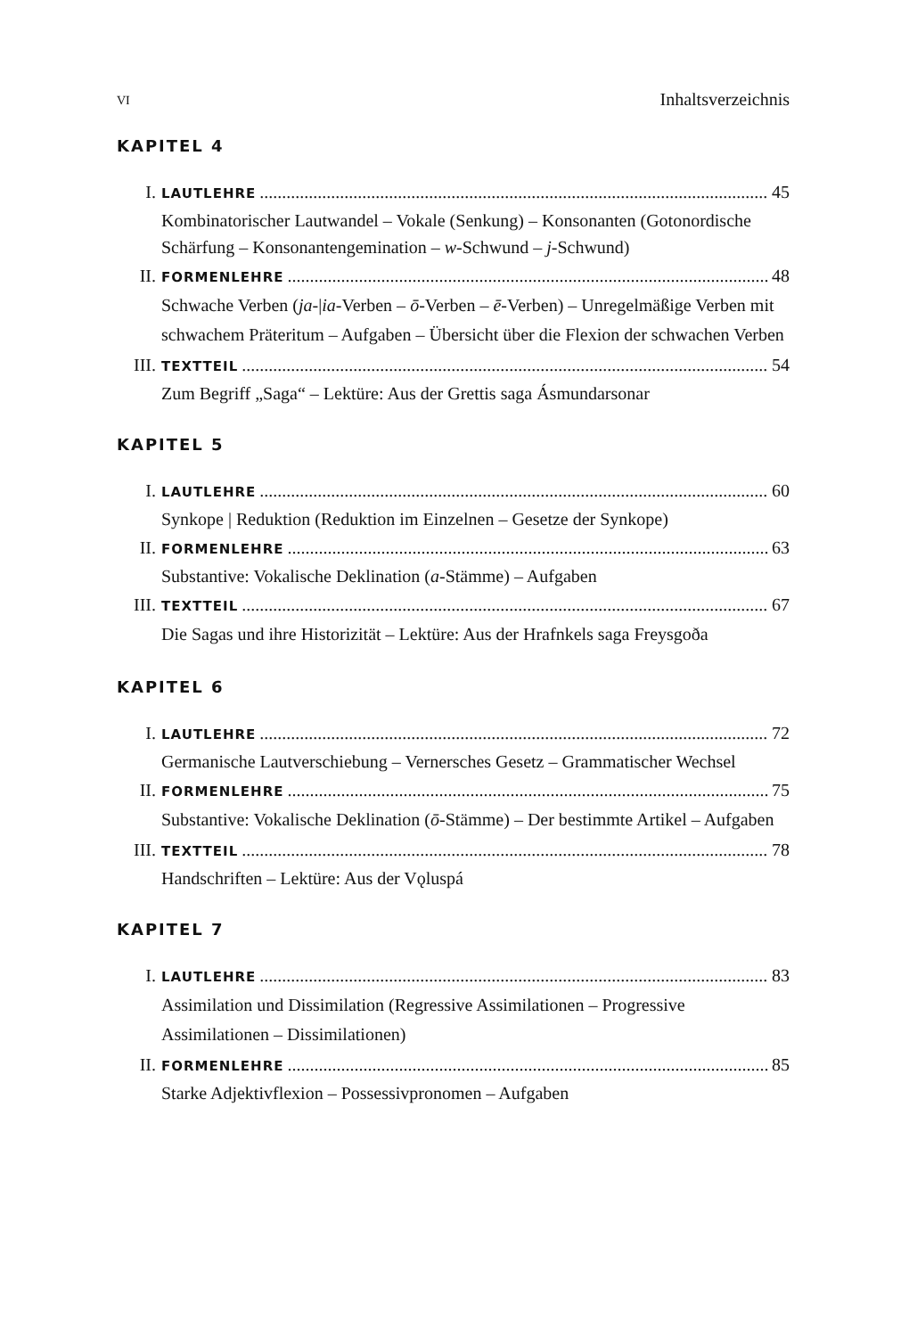VI Inhaltsverzeichnis
KAPITEL 4
I. LAUTLEHRE 45
Kombinatorischer Lautwandel – Vokale (Senkung) – Konsonanten (Gotonordische Schärfung – Konsonantengemination – w-Schwund – j-Schwund)
II. FORMENLEHRE 48
Schwache Verben (ja-|ia-Verben – ō-Verben – ē-Verben) – Unregelmäßige Verben mit schwachem Präteritum – Aufgaben – Übersicht über die Flexion der schwachen Verben
III. TEXTTEIL 54
Zum Begriff „Saga“ – Lektüre: Aus der Grettis saga Ásmundarsonar
KAPITEL 5
I. LAUTLEHRE 60
Synkope | Reduktion (Reduktion im Einzelnen – Gesetze der Synkope)
II. FORMENLEHRE 63
Substantive: Vokalische Deklination (a-Stämme) – Aufgaben
III. TEXTTEIL 67
Die Sagas und ihre Historizität – Lektüre: Aus der Hrafnkels saga Freysgoða
KAPITEL 6
I. LAUTLEHRE 72
Germanische Lautverschiebung – Vernersches Gesetz – Grammatischer Wechsel
II. FORMENLEHRE 75
Substantive: Vokalische Deklination (ō-Stämme) – Der bestimmte Artikel – Aufgaben
III. TEXTTEIL 78
Handschriften – Lektüre: Aus der Vǫluspá
KAPITEL 7
I. LAUTLEHRE 83
Assimilation und Dissimilation (Regressive Assimilationen – Progressive Assimilationen – Dissimilationen)
II. FORMENLEHRE 85
Starke Adjektivflexion – Possessivpronomen – Aufgaben